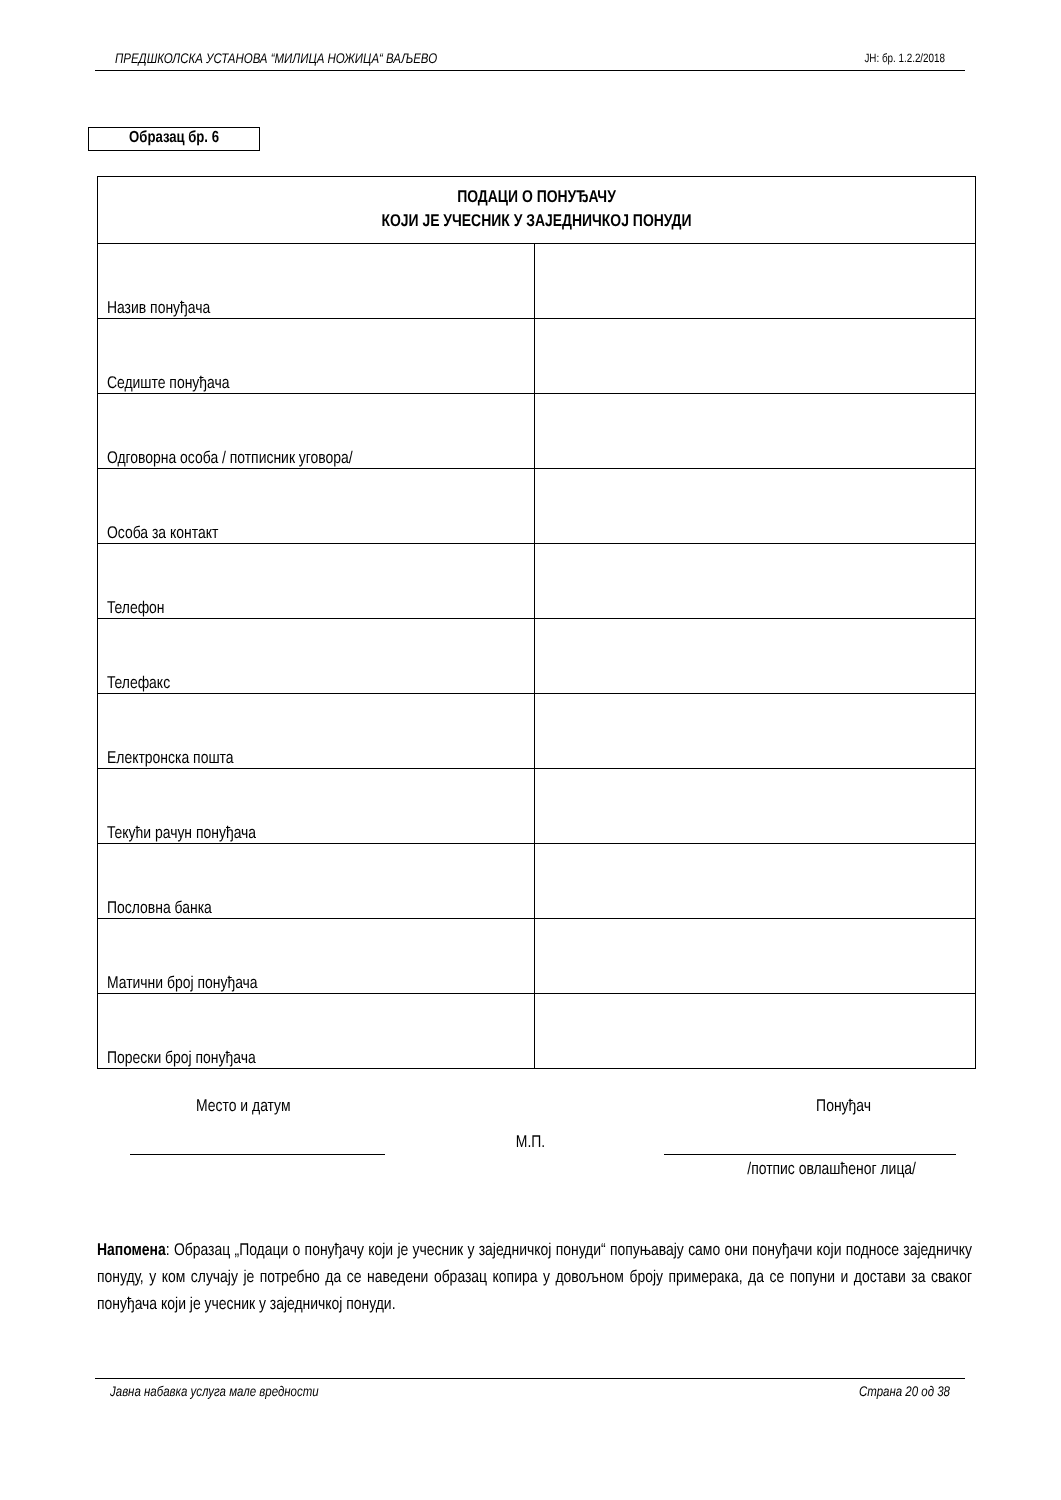ПРЕДШКОЛСКА УСТАНОВА “МИЛИЦА НОЖИЦА“ ВАЉЕВО ЈН: бр. 1.2.2/2018
Образац бр. 6
| ПОДАЦИ О ПОНУЂАЧУ КОЈИ ЈЕ УЧЕСНИК У ЗАЈЕДНИЧКОЈ ПОНУДИ | |
| --- | --- |
| Назив понуђача | |
| Седиште понуђача | |
| Одговорна особа / потписник уговора/ | |
| Особа за контакт | |
| Телефон | |
| Телефакс | |
| Електронска пошта | |
| Текући рачун понуђача | |
| Пословна банка | |
| Матични број понуђача | |
| Порески број понуђача | |
Место и датум Понуђач
М.П.
/потпис овлашћеног лица/
Напомена: Образац „Подаци о понуђачу који је учесник у заједничкој понуди“ попуњавају само они понуђачи који подносе заједничку понуду, у ком случају је потребно да се наведени образац копира у довољном броју примерака, да се попуни и достави за сваког понуђача који је учесник у заједничкој понуди.
Јавна набавка услуга мале вредности Страна 20 од 38